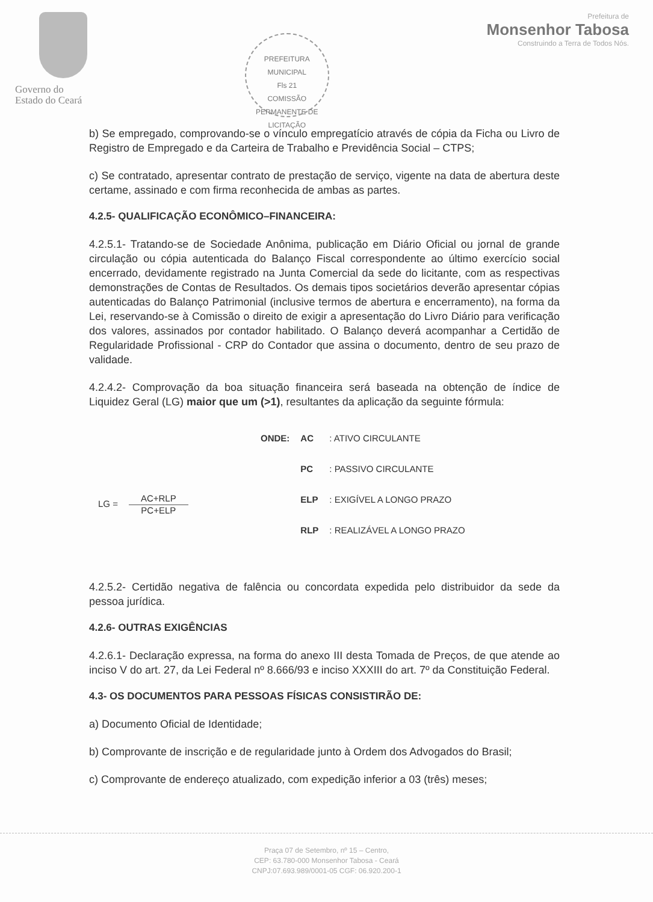Governo do
Estado do Ceará
PREFEITURA MUNICIPAL
Fls 21
COMISSÃO PERMANENTE DE LICITAÇÃO
Prefeitura de
Monsenhor Tabosa
Construindo a Terra de Todos Nós.
b) Se empregado, comprovando-se o vínculo empregatício através de cópia da Ficha ou Livro de Registro de Empregado e da Carteira de Trabalho e Previdência Social – CTPS;
c) Se contratado, apresentar contrato de prestação de serviço, vigente na data de abertura deste certame, assinado e com firma reconhecida de ambas as partes.
4.2.5- QUALIFICAÇÃO ECONÔMICO–FINANCEIRA:
4.2.5.1- Tratando-se de Sociedade Anônima, publicação em Diário Oficial ou jornal de grande circulação ou cópia autenticada do Balanço Fiscal correspondente ao último exercício social encerrado, devidamente registrado na Junta Comercial da sede do licitante, com as respectivas demonstrações de Contas de Resultados. Os demais tipos societários deverão apresentar cópias autenticadas do Balanço Patrimonial (inclusive termos de abertura e encerramento), na forma da Lei, reservando-se à Comissão o direito de exigir a apresentação do Livro Diário para verificação dos valores, assinados por contador habilitado. O Balanço deverá acompanhar a Certidão de Regularidade Profissional - CRP do Contador que assina o documento, dentro de seu prazo de validade.
4.2.4.2- Comprovação da boa situação financeira será baseada na obtenção de índice de Liquidez Geral (LG) maior que um (>1), resultantes da aplicação da seguinte fórmula:
LG =
AC+RLP
PC+ELP
| ONDE: | AC | : ATIVO CIRCULANTE |
| | PC | : PASSIVO CIRCULANTE |
| | ELP | : EXIGÍVEL A LONGO PRAZO |
| | RLP | : REALIZÁVEL A LONGO PRAZO |
4.2.5.2- Certidão negativa de falência ou concordata expedida pelo distribuidor da sede da pessoa jurídica.
4.2.6- OUTRAS EXIGÊNCIAS
4.2.6.1- Declaração expressa, na forma do anexo III desta Tomada de Preços, de que atende ao inciso V do art. 27, da Lei Federal nº 8.666/93 e inciso XXXIII do art. 7º da Constituição Federal.
4.3- OS DOCUMENTOS PARA PESSOAS FÍSICAS CONSISTIRÃO DE:
a) Documento Oficial de Identidade;
b) Comprovante de inscrição e de regularidade junto à Ordem dos Advogados do Brasil;
c) Comprovante de endereço atualizado, com expedição inferior a 03 (três) meses;
Praça 07 de Setembro, nº 15 – Centro,
CEP: 63.780-000 Monsenhor Tabosa - Ceará
CNPJ:07.693.989/0001-05 CGF: 06.920.200-1